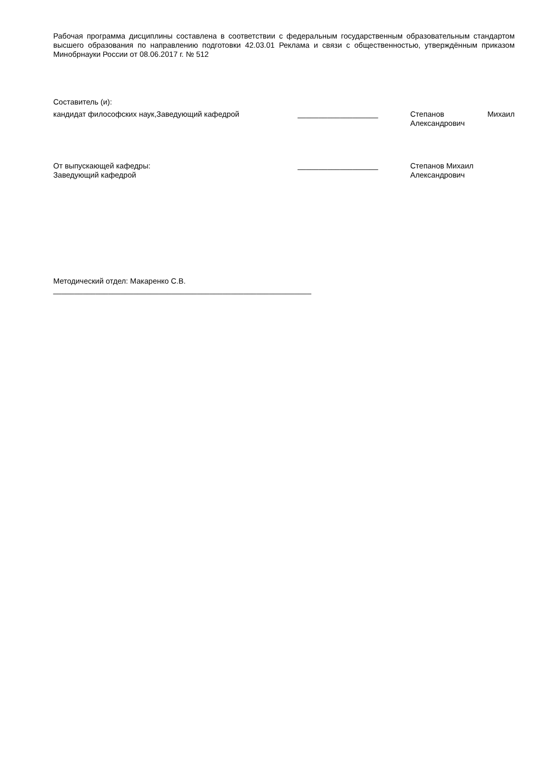Рабочая программа дисциплины составлена в соответствии с федеральным государственным образовательным стандартом высшего образования по направлению подготовки 42.03.01 Реклама и связи с общественностью, утверждённым приказом Минобрнауки России от 08.06.2017 г. № 512
Составитель (и):
кандидат философских наук,Заведующий кафедрой ___________________ Степанов Михаил
Александрович
От выпускающей кафедры:
Заведующий кафедрой
___________________ Степанов Михаил
Александрович
Методический отдел: Макаренко С.В.
_____________________________________________________________